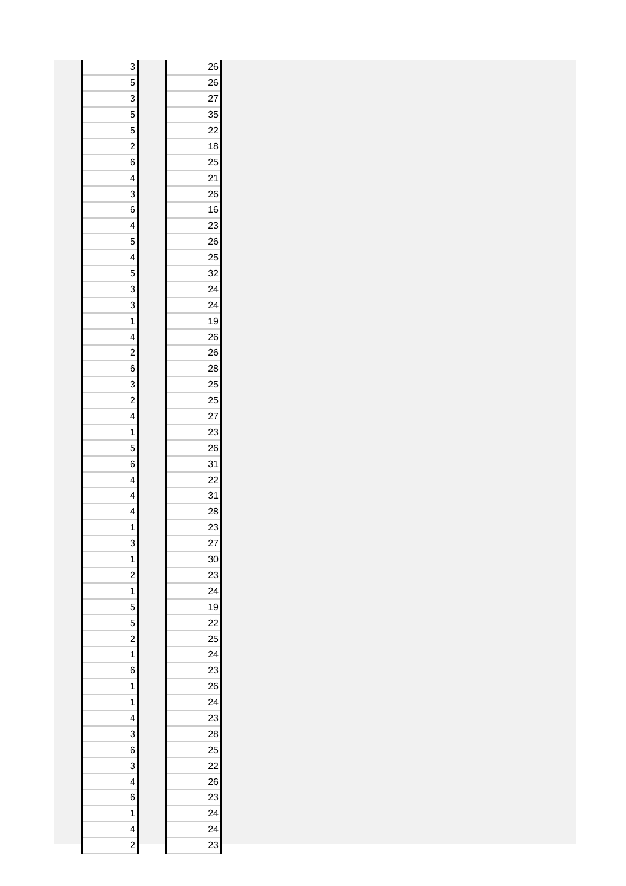| 3 |
| 5 |
| 3 |
| 5 |
| 5 |
| 2 |
| 6 |
| 4 |
| 3 |
| 6 |
| 4 |
| 5 |
| 4 |
| 5 |
| 3 |
| 3 |
| 1 |
| 4 |
| 2 |
| 6 |
| 3 |
| 2 |
| 4 |
| 1 |
| 5 |
| 6 |
| 4 |
| 4 |
| 4 |
| 1 |
| 3 |
| 1 |
| 2 |
| 1 |
| 5 |
| 5 |
| 2 |
| 1 |
| 6 |
| 1 |
| 1 |
| 4 |
| 3 |
| 6 |
| 3 |
| 4 |
| 6 |
| 1 |
| 4 |
| 2 |
| 26 |
| 26 |
| 27 |
| 35 |
| 22 |
| 18 |
| 25 |
| 21 |
| 26 |
| 16 |
| 23 |
| 26 |
| 25 |
| 32 |
| 24 |
| 24 |
| 19 |
| 26 |
| 26 |
| 28 |
| 25 |
| 25 |
| 27 |
| 23 |
| 26 |
| 31 |
| 22 |
| 31 |
| 28 |
| 23 |
| 27 |
| 30 |
| 23 |
| 24 |
| 19 |
| 22 |
| 25 |
| 24 |
| 23 |
| 26 |
| 24 |
| 23 |
| 28 |
| 25 |
| 22 |
| 26 |
| 23 |
| 24 |
| 24 |
| 23 |